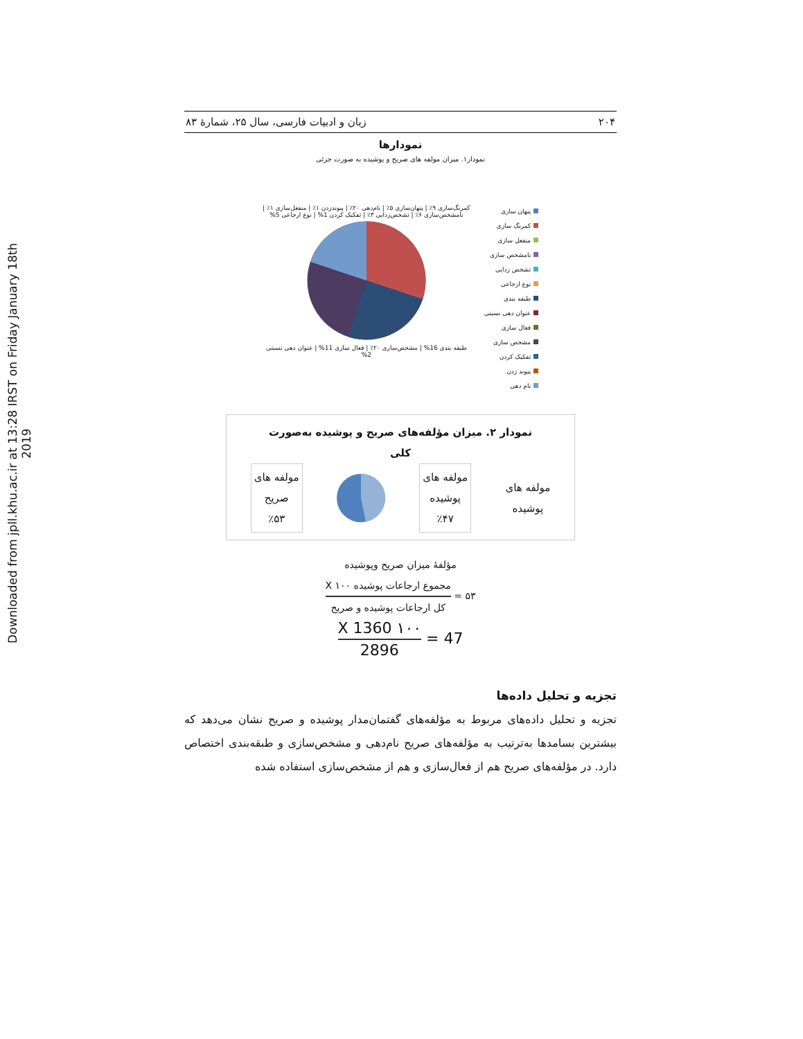Downloaded from jpll.khu.ac.ir at 13:28 IRST on Friday January 18th 2019
۲۰۴ زبان و ادبیات فارسی، سال ۲۵، شمارۀ ۸۳
نمودارها
نمودار۱. میزان مولفه های صریح و پوشیده به صورت جزئی
پنهان سازی
کمرنگ سازی
منفعل سازی
نامشخص سازی
تشخص زدایی
نوع ارجاعی
طبقه بندی
عنوان دهی نسبتی
فعال سازی
مشخص سازی
تفکیک کردن
پیوند زدن
نام دهی
کمرنگ‌سازی ۹٪ | پنهان‌سازی ۵٪ | نام‌دهی ۲۰٪ | پیوندزدن ۱٪ | منفعل‌سازی ۱٪ | نامشخص‌سازی ۶٪ | تشخص‌زدایی ۳٪ | تفکیک کردن 1% | نوع ارجاعی 5%
طبقه بندی 16% | مشخص‌سازی ۲۰٪ | فعال سازی 11% | عنوان دهی نسبتی 2%
نمودار ۲. میزان مؤلفه‌های صریح و پوشیده به‌صورت
کلی
مولفه های
پوشیده
مولفه های
پوشیده
٪۴۷
مولفه های
صریح
٪۵۳
مؤلفۀ میزان صریح وپوشیده
۵۳ =
مجموع ارجاعات پوشیده X ۱۰۰
کل ارجاعات پوشیده و صریح
47 =
۱۰۰ X 1360
2896
تجزیه و تحلیل داده‌ها
تجزیه و تحلیل داده‌های مربوط به مؤلفه‌های گفتمان‌مدار پوشیده و صریح نشان می‌دهد که بیشترین بسامدها به‌ترتیب به مؤلفه‌های صریح نام‌دهی و مشخص‌سازی و طبقه‌بندی اختصاص دارد. در مؤلفه‌های صریح هم از فعال‌سازی و هم از مشخص‌سازی استفاده شده